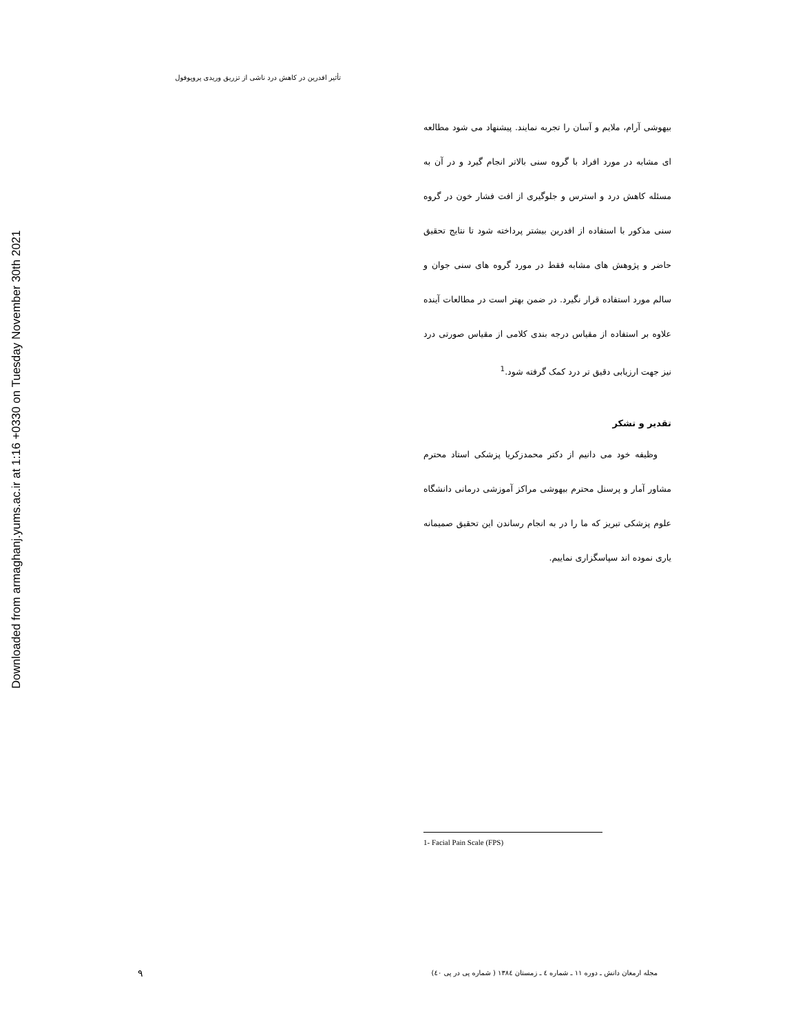Downloaded from armaghanj.yums.ac.ir at 1:16 +0330 on Tuesday November 30th 2021
تأثیر افدرین در کاهش درد ناشی از تزریق وریدی پروپوفول
بیهوشی آرام، ملایم و آسان را تجربه نمایند. پیشنهاد می شود مطالعه ای مشابه در مورد افراد با گروه سنی بالاتر انجام گیرد و در آن به مسئله کاهش درد و استرس و جلوگیری از افت فشار خون در گروه سنی مذکور با استفاده از افدرین بیشتر پرداخته شود تا نتایج تحقیق حاضر و پژوهش های مشابه فقط در مورد گروه های سنی جوان و سالم مورد استفاده قرار نگیرد. در ضمن بهتر است در مطالعات آینده علاوه بر استفاده از مقیاس درجه بندی کلامی از مقیاس صورتی درد نیز جهت ارزیابی دقیق تر درد کمک گرفته شود.<sup>1</sup>
تقدیر و تشکر
وظیفه خود می دانیم از دکتر محمدزکریا پزشکی استاد محترم مشاور آمار و پرسنل محترم بیهوشی مراکز آموزشی درمانی دانشگاه علوم پزشکی تبریز که ما را در به انجام رساندن این تحقیق صمیمانه یاری نموده اند سپاسگزاری نماییم.
1- Facial Pain Scale (FPS)
۹
مجله ارمغان دانش ـ دوره ۱۱ ـ شماره ٤ ـ زمستان ۱۳۸٤ ( شماره پی در پی ٤۰)